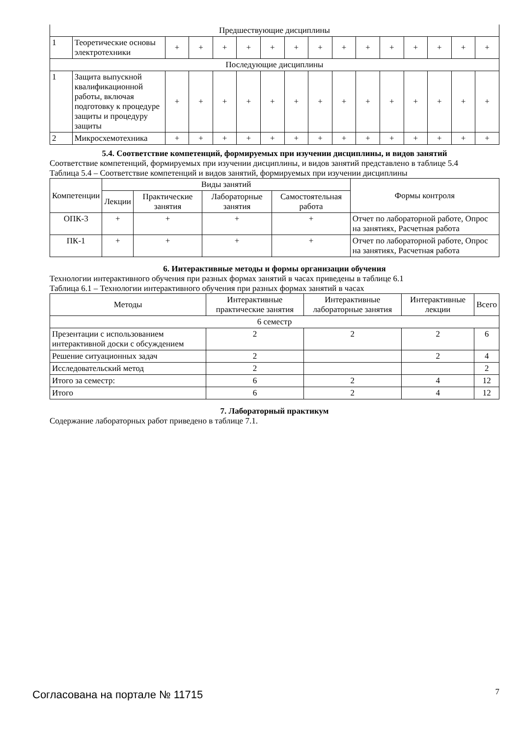| Предшествующие дисциплины | | | | | | | | | | | | | | | |
| 1 | Теоретические основы электротехники | + | + | + | + | + | + | + | + | + | + | + | + | + | + |
| Последующие дисциплины | | | | | | | | | | | | | | | |
| 1 | Защита выпускной квалификационной работы, включая подготовку к процедуре защиты и процедуру защиты | + | + | + | + | + | + | + | + | + | + | + | + | + | + |
| 2 | Микросхемотехника | + | + | + | + | + | + | + | + | + | + | + | + | + | + |
5.4. Соответствие компетенций, формируемых при изучении дисциплины, и видов занятий
Соответствие компетенций, формируемых при изучении дисциплины, и видов занятий представлено в таблице 5.4
Таблица 5.4 – Соответствие компетенций и видов занятий, формируемых при изучении дисциплины
| Компетенции | Виды занятий | | | | Формы контроля |
| --- | --- | --- | --- | --- | --- |
| | Лекции | Практические занятия | Лабораторные занятия | Самостоятельная работа | |
| ОПК-3 | + | + | + | + | Отчет по лабораторной работе, Опрос на занятиях, Расчетная работа |
| ПК-1 | + | + | + | + | Отчет по лабораторной работе, Опрос на занятиях, Расчетная работа |
6. Интерактивные методы и формы организации обучения
Технологии интерактивного обучения при разных формах занятий в часах приведены в таблице 6.1
Таблица 6.1 – Технологии интерактивного обучения при разных формах занятий в часах
| Методы | Интерактивные практические занятия | Интерактивные лабораторные занятия | Интерактивные лекции | Всего |
| --- | --- | --- | --- | --- |
| 6 семестр | | | | |
| Презентации с использованием интерактивной доски с обсуждением | 2 | 2 | 2 | 6 |
| Решение ситуационных задач | 2 | | 2 | 4 |
| Исследовательский метод | 2 | | | 2 |
| Итого за семестр: | 6 | 2 | 4 | 12 |
| Итого | 6 | 2 | 4 | 12 |
7. Лабораторный практикум
Содержание лабораторных работ приведено в таблице 7.1.
Согласована на портале № 11715 7